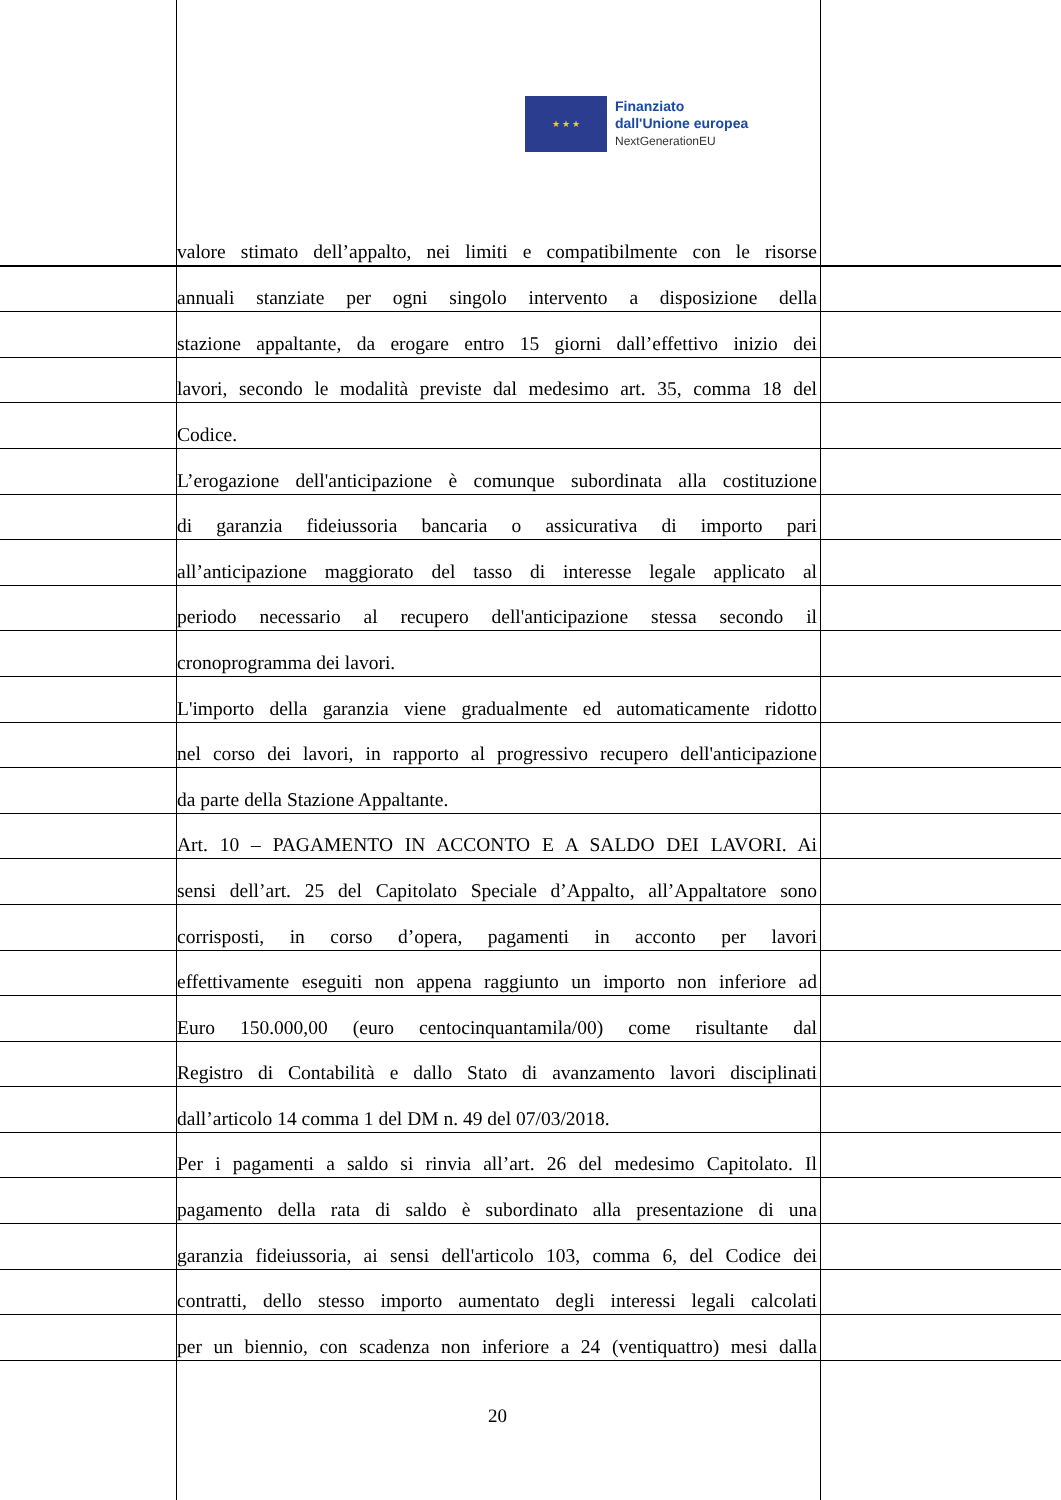★ ★ ★
Finanziato
dall'Unione europea
NextGenerationEU
valore stimato dell’appalto, nei limiti e compatibilmente con le risorse
annuali stanziate per ogni singolo intervento a disposizione della
stazione appaltante, da erogare entro 15 giorni dall’effettivo inizio dei
lavori, secondo le modalità previste dal medesimo art. 35, comma 18 del
Codice.
L’erogazione dell'anticipazione è comunque subordinata alla costituzione
di garanzia fideiussoria bancaria o assicurativa di importo pari
all’anticipazione maggiorato del tasso di interesse legale applicato al
periodo necessario al recupero dell'anticipazione stessa secondo il
cronoprogramma dei lavori.
L'importo della garanzia viene gradualmente ed automaticamente ridotto
nel corso dei lavori, in rapporto al progressivo recupero dell'anticipazione
da parte della Stazione Appaltante.
Art. 10 – PAGAMENTO IN ACCONTO E A SALDO DEI LAVORI. Ai
sensi dell’art. 25 del Capitolato Speciale d’Appalto, all’Appaltatore sono
corrisposti, in corso d’opera, pagamenti in acconto per lavori
effettivamente eseguiti non appena raggiunto un importo non inferiore ad
Euro 150.000,00 (euro centocinquantamila/00) come risultante dal
Registro di Contabilità e dallo Stato di avanzamento lavori disciplinati
dall’articolo 14 comma 1 del DM n. 49 del 07/03/2018.
Per i pagamenti a saldo si rinvia all’art. 26 del medesimo Capitolato. Il
pagamento della rata di saldo è subordinato alla presentazione di una
garanzia fideiussoria, ai sensi dell'articolo 103, comma 6, del Codice dei
contratti, dello stesso importo aumentato degli interessi legali calcolati
per un biennio, con scadenza non inferiore a 24 (ventiquattro) mesi dalla
20